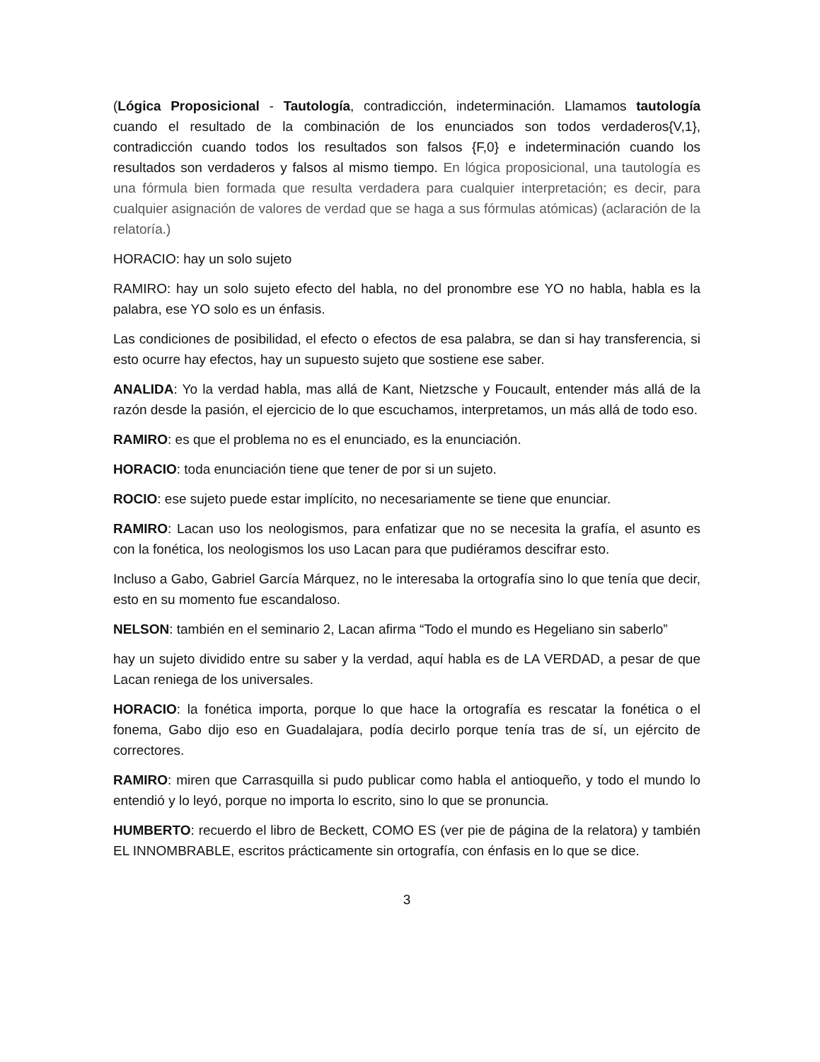(Lógica Proposicional - Tautología, contradicción, indeterminación. Llamamos tautología cuando el resultado de la combinación de los enunciados son todos verdaderos{V,1}, contradicción cuando todos los resultados son falsos {F,0} e indeterminación cuando los resultados son verdaderos y falsos al mismo tiempo. En lógica proposicional, una tautología es una fórmula bien formada que resulta verdadera para cualquier interpretación; es decir, para cualquier asignación de valores de verdad que se haga a sus fórmulas atómicas) (aclaración de la relatoría.)
HORACIO: hay un solo sujeto
RAMIRO: hay un solo sujeto efecto del habla, no del pronombre ese YO no habla, habla es la palabra, ese YO solo es un énfasis.
Las condiciones de posibilidad, el efecto o efectos de esa palabra, se dan si hay transferencia, si esto ocurre hay efectos, hay un supuesto sujeto que sostiene ese saber.
ANALIDA: Yo la verdad habla, mas allá de Kant, Nietzsche y Foucault, entender más allá de la razón desde la pasión, el ejercicio de lo que escuchamos, interpretamos, un más allá de todo eso.
RAMIRO: es que el problema no es el enunciado, es la enunciación.
HORACIO: toda enunciación tiene que tener de por si un sujeto.
ROCIO: ese sujeto puede estar implícito, no necesariamente se tiene que enunciar.
RAMIRO: Lacan uso los neologismos, para enfatizar que no se necesita la grafía, el asunto es con la fonética, los neologismos los uso Lacan para que pudiéramos descifrar esto.
Incluso a Gabo, Gabriel García Márquez, no le interesaba la ortografía sino lo que tenía que decir, esto en su momento fue escandaloso.
NELSON: también en el seminario 2, Lacan afirma “Todo el mundo es Hegeliano sin saberlo”
hay un sujeto dividido entre su saber y la verdad, aquí habla es de LA VERDAD, a pesar de que Lacan reniega de los universales.
HORACIO: la fonética importa, porque lo que hace la ortografía es rescatar la fonética o el fonema, Gabo dijo eso en Guadalajara, podía decirlo porque tenía tras de sí, un ejército de correctores.
RAMIRO: miren que Carrasquilla si pudo publicar como habla el antioqueño, y todo el mundo lo entendió y lo leyó, porque no importa lo escrito, sino lo que se pronuncia.
HUMBERTO: recuerdo el libro de Beckett, COMO ES (ver pie de página de la relatora) y también EL INNOMBRABLE, escritos prácticamente sin ortografía, con énfasis en lo que se dice.
3